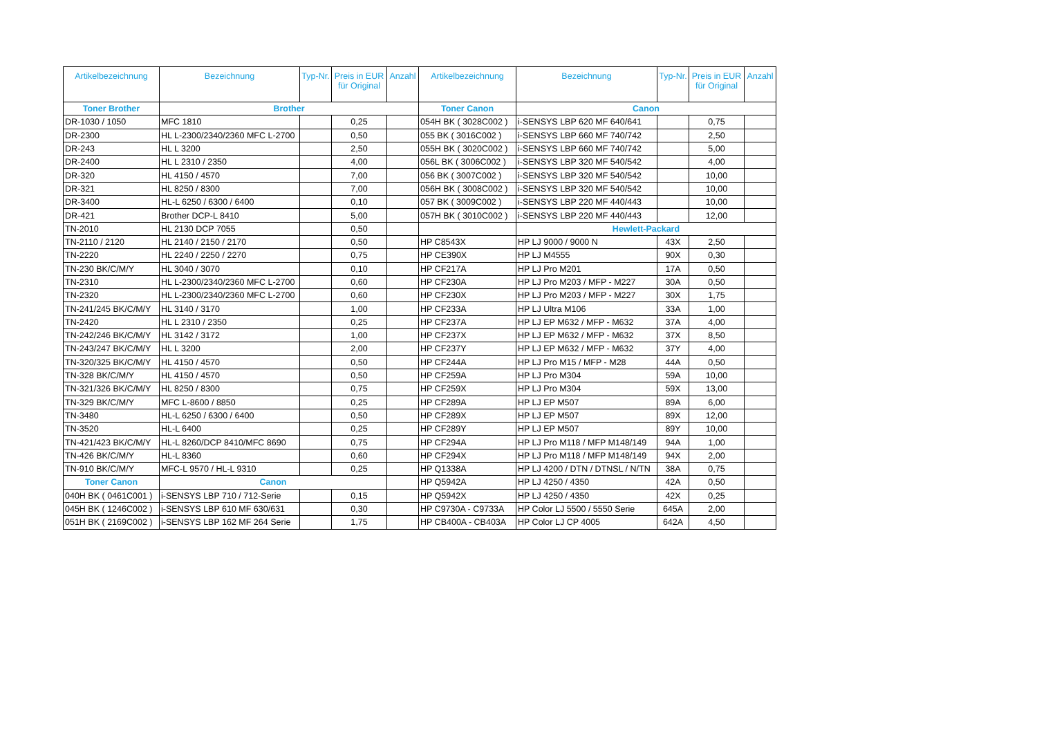| Artikelbezeichnung | Bezeichnung | Typ-Nr. | Preis in EUR für Original | Anzahl | Artikelbezeichnung | Bezeichnung | Typ-Nr. | Preis in EUR für Original | Anzahl |
| --- | --- | --- | --- | --- | --- | --- | --- | --- | --- |
| Toner Brother | Brother | | | | Toner Canon | Canon | | | |
| DR-1030 / 1050 | MFC 1810 | | 0,25 | | 054H BK ( 3028C002 ) | i-SENSYS LBP 620 MF 640/641 | | 0,75 | |
| DR-2300 | HL L-2300/2340/2360 MFC L-2700 | | 0,50 | | 055 BK ( 3016C002 ) | i-SENSYS LBP 660 MF 740/742 | | 2,50 | |
| DR-243 | HL L 3200 | | 2,50 | | 055H BK ( 3020C002 ) | i-SENSYS LBP 660 MF 740/742 | | 5,00 | |
| DR-2400 | HL L 2310 / 2350 | | 4,00 | | 056L BK ( 3006C002 ) | i-SENSYS LBP 320 MF 540/542 | | 4,00 | |
| DR-320 | HL 4150 / 4570 | | 7,00 | | 056 BK ( 3007C002 ) | i-SENSYS LBP 320 MF 540/542 | | 10,00 | |
| DR-321 | HL 8250 / 8300 | | 7,00 | | 056H BK ( 3008C002 ) | i-SENSYS LBP 320 MF 540/542 | | 10,00 | |
| DR-3400 | HL-L 6250 / 6300 / 6400 | | 0,10 | | 057 BK ( 3009C002 ) | i-SENSYS LBP 220 MF 440/443 | | 10,00 | |
| DR-421 | Brother DCP-L 8410 | | 5,00 | | 057H BK ( 3010C002 ) | i-SENSYS LBP 220 MF 440/443 | | 12,00 | |
| TN-2010 | HL 2130 DCP 7055 | | 0,50 | | | Hewlett-Packard | | | |
| TN-2110 / 2120 | HL 2140 / 2150 / 2170 | | 0,50 | | HP C8543X | HP LJ 9000 / 9000 N | 43X | 2,50 | |
| TN-2220 | HL 2240 / 2250 / 2270 | | 0,75 | | HP CE390X | HP LJ M4555 | 90X | 0,30 | |
| TN-230 BK/C/M/Y | HL 3040 / 3070 | | 0,10 | | HP CF217A | HP LJ Pro M201 | 17A | 0,50 | |
| TN-2310 | HL L-2300/2340/2360 MFC L-2700 | | 0,60 | | HP CF230A | HP LJ Pro M203 / MFP - M227 | 30A | 0,50 | |
| TN-2320 | HL L-2300/2340/2360 MFC L-2700 | | 0,60 | | HP CF230X | HP LJ Pro M203 / MFP - M227 | 30X | 1,75 | |
| TN-241/245 BK/C/M/Y | HL 3140 / 3170 | | 1,00 | | HP CF233A | HP LJ Ultra M106 | 33A | 1,00 | |
| TN-2420 | HL L 2310 / 2350 | | 0,25 | | HP CF237A | HP LJ EP M632 / MFP - M632 | 37A | 4,00 | |
| TN-242/246 BK/C/M/Y | HL 3142 / 3172 | | 1,00 | | HP CF237X | HP LJ EP M632 / MFP - M632 | 37X | 8,50 | |
| TN-243/247 BK/C/M/Y | HL L 3200 | | 2,00 | | HP CF237Y | HP LJ EP M632 / MFP - M632 | 37Y | 4,00 | |
| TN-320/325 BK/C/M/Y | HL 4150 / 4570 | | 0,50 | | HP CF244A | HP LJ Pro M15 / MFP - M28 | 44A | 0,50 | |
| TN-328 BK/C/M/Y | HL 4150 / 4570 | | 0,50 | | HP CF259A | HP LJ Pro M304 | 59A | 10,00 | |
| TN-321/326 BK/C/M/Y | HL 8250 / 8300 | | 0,75 | | HP CF259X | HP LJ Pro M304 | 59X | 13,00 | |
| TN-329 BK/C/M/Y | MFC L-8600 / 8850 | | 0,25 | | HP CF289A | HP LJ EP M507 | 89A | 6,00 | |
| TN-3480 | HL-L 6250 / 6300 / 6400 | | 0,50 | | HP CF289X | HP LJ EP M507 | 89X | 12,00 | |
| TN-3520 | HL-L 6400 | | 0,25 | | HP CF289Y | HP LJ EP M507 | 89Y | 10,00 | |
| TN-421/423 BK/C/M/Y | HL-L 8260/DCP 8410/MFC 8690 | | 0,75 | | HP CF294A | HP LJ Pro M118 / MFP M148/149 | 94A | 1,00 | |
| TN-426 BK/C/M/Y | HL-L 8360 | | 0,60 | | HP CF294X | HP LJ Pro M118 / MFP M148/149 | 94X | 2,00 | |
| TN-910 BK/C/M/Y | MFC-L 9570 / HL-L 9310 | | 0,25 | | HP Q1338A | HP LJ 4200 / DTN / DTNSL / N/TN | 38A | 0,75 | |
| Toner Canon | Canon | | | | HP Q5942A | HP LJ 4250 / 4350 | 42A | 0,50 | |
| 040H BK ( 0461C001 ) | i-SENSYS LBP 710 / 712-Serie | | 0,15 | | HP Q5942X | HP LJ 4250 / 4350 | 42X | 0,25 | |
| 045H BK ( 1246C002 ) | i-SENSYS LBP 610 MF 630/631 | | 0,30 | | HP C9730A - C9733A | HP Color LJ 5500 / 5550 Serie | 645A | 2,00 | |
| 051H BK ( 2169C002 ) | i-SENSYS LBP 162 MF 264 Serie | | 1,75 | | HP CB400A - CB403A | HP Color LJ CP 4005 | 642A | 4,50 | |